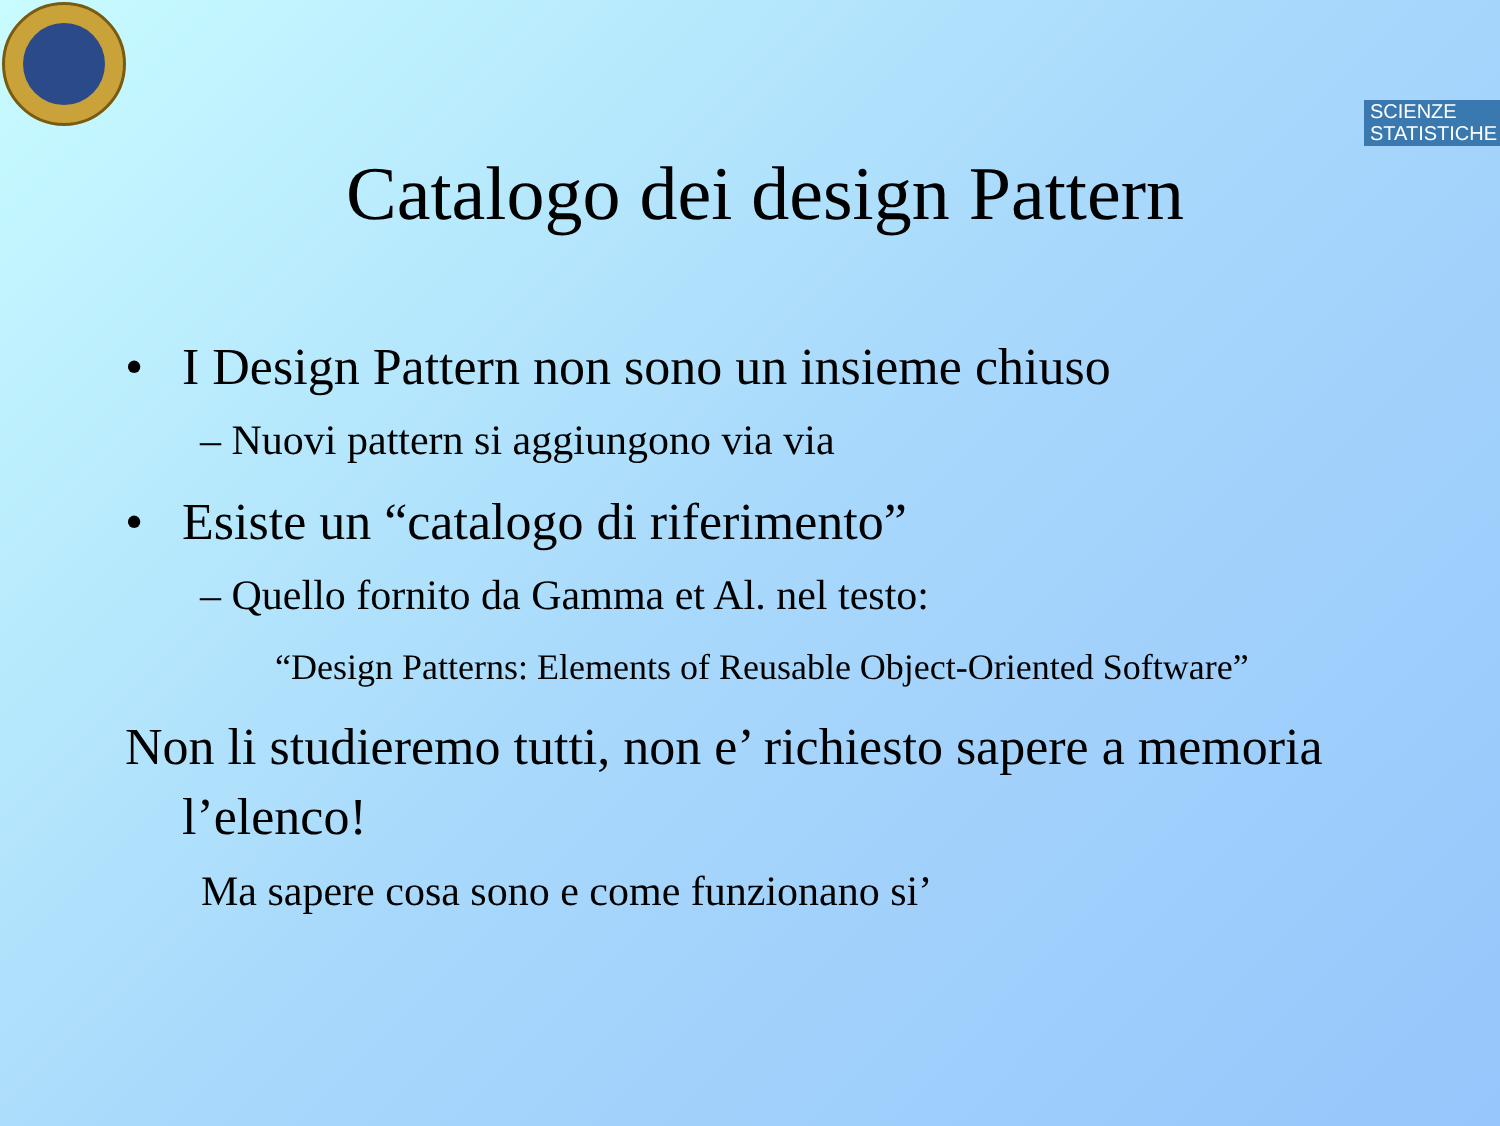SCIENZE
STATISTICHE
Catalogo dei design Pattern
• I Design Pattern non sono un insieme chiuso
– Nuovi pattern si aggiungono via via
• Esiste un “catalogo di riferimento”
– Quello fornito da Gamma et Al. nel testo:
“Design Patterns: Elements of Reusable Object-Oriented Software”
Non li studieremo tutti, non e’ richiesto sapere a memoria l’elenco!
Ma sapere cosa sono e come funzionano si’